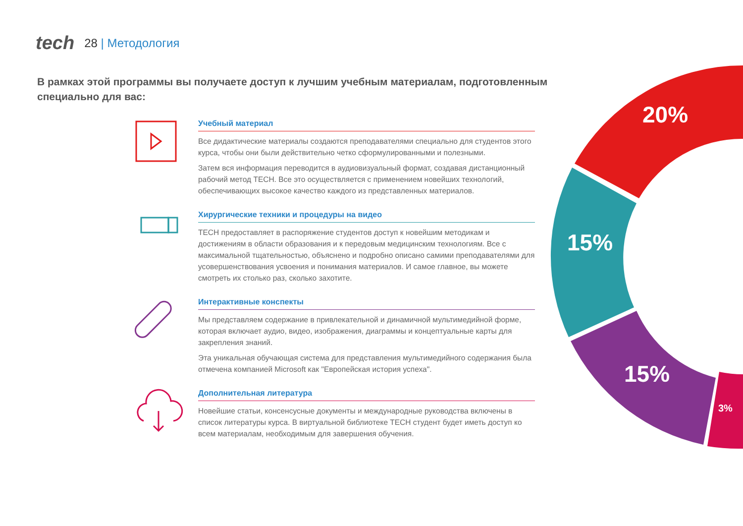tech 28 | Методология
В рамках этой программы вы получаете доступ к лучшим учебным материалам, подготовленным специально для вас:
20%
15%
15%
3%
Учебный материал
Все дидактические материалы создаются преподавателями специально для студентов этого курса, чтобы они были действительно четко сформулированными и полезными.
Затем вся информация переводится в аудиовизуальный формат, создавая дистанционный рабочий метод TECH. Все это осуществляется с применением новейших технологий, обеспечивающих высокое качество каждого из представленных материалов.
Хирургические техники и процедуры на видео
TECH предоставляет в распоряжение студентов доступ к новейшим методикам и достижениям в области образования и к передовым медицинским технологиям. Все с максимальной тщательностью, объяснено и подробно описано самими преподавателями для усовершенствования усвоения и понимания материалов. И самое главное, вы можете смотреть их столько раз, сколько захотите.
Интерактивные конспекты
Мы представляем содержание в привлекательной и динамичной мультимедийной форме, которая включает аудио, видео, изображения, диаграммы и концептуальные карты для закрепления знаний.
Эта уникальная обучающая система для представления мультимедийного содержания была отмечена компанией Microsoft как "Европейская история успеха".
Дополнительная литература
Новейшие статьи, консенсусные документы и международные руководства включены в список литературы курса. В виртуальной библиотеке TECH студент будет иметь доступ ко всем материалам, необходимым для завершения обучения.